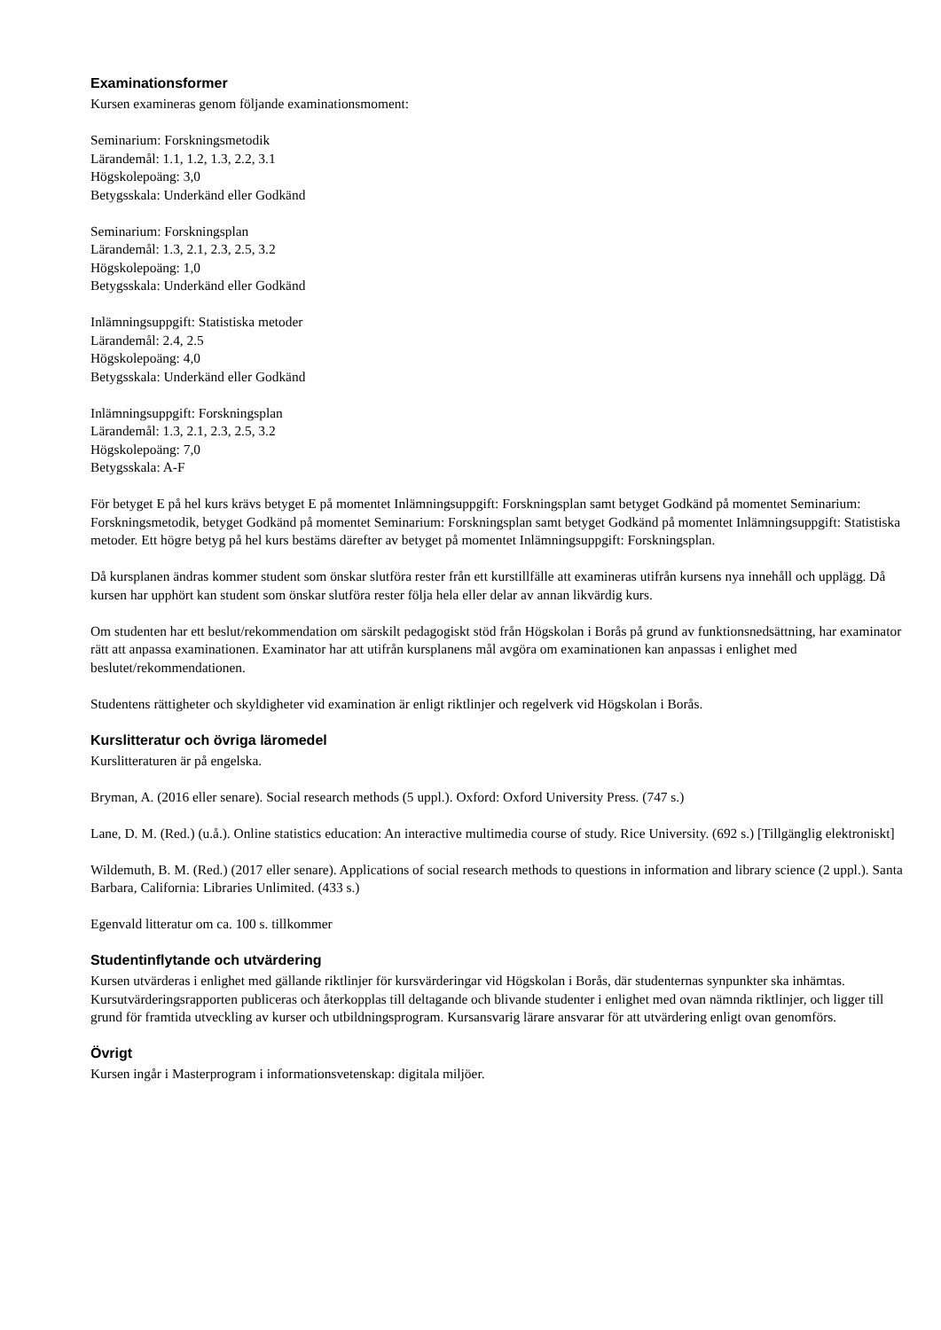Examinationsformer
Kursen examineras genom följande examinationsmoment:
Seminarium: Forskningsmetodik
Lärandemål: 1.1, 1.2, 1.3, 2.2, 3.1
Högskolepoäng: 3,0
Betygsskala: Underkänd eller Godkänd
Seminarium: Forskningsplan
Lärandemål: 1.3, 2.1, 2.3, 2.5, 3.2
Högskolepoäng: 1,0
Betygsskala: Underkänd eller Godkänd
Inlämningsuppgift: Statistiska metoder
Lärandemål: 2.4, 2.5
Högskolepoäng: 4,0
Betygsskala: Underkänd eller Godkänd
Inlämningsuppgift: Forskningsplan
Lärandemål: 1.3, 2.1, 2.3, 2.5, 3.2
Högskolepoäng: 7,0
Betygsskala: A-F
För betyget E på hel kurs krävs betyget E på momentet Inlämningsuppgift: Forskningsplan samt betyget Godkänd på momentet Seminarium: Forskningsmetodik, betyget Godkänd på momentet Seminarium: Forskningsplan samt betyget Godkänd på momentet Inlämningsuppgift: Statistiska metoder. Ett högre betyg på hel kurs bestäms därefter av betyget på momentet Inlämningsuppgift: Forskningsplan.
Då kursplanen ändras kommer student som önskar slutföra rester från ett kurstillfälle att examineras utifrån kursens nya innehåll och upplägg. Då kursen har upphört kan student som önskar slutföra rester följa hela eller delar av annan likvärdig kurs.
Om studenten har ett beslut/rekommendation om särskilt pedagogiskt stöd från Högskolan i Borås på grund av funktionsnedsättning, har examinator rätt att anpassa examinationen. Examinator har att utifrån kursplanens mål avgöra om examinationen kan anpassas i enlighet med beslutet/rekommendationen.
Studentens rättigheter och skyldigheter vid examination är enligt riktlinjer och regelverk vid Högskolan i Borås.
Kurslitteratur och övriga läromedel
Kurslitteraturen är på engelska.
Bryman, A. (2016 eller senare). Social research methods (5 uppl.). Oxford: Oxford University Press. (747 s.)
Lane, D. M. (Red.) (u.å.). Online statistics education: An interactive multimedia course of study. Rice University. (692 s.) [Tillgänglig elektroniskt]
Wildemuth, B. M. (Red.) (2017 eller senare). Applications of social research methods to questions in information and library science (2 uppl.). Santa Barbara, California: Libraries Unlimited. (433 s.)
Egenvald litteratur om ca. 100 s. tillkommer
Studentinflytande och utvärdering
Kursen utvärderas i enlighet med gällande riktlinjer för kursvärderingar vid Högskolan i Borås, där studenternas synpunkter ska inhämtas. Kursutvärderingsrapporten publiceras och återkopplas till deltagande och blivande studenter i enlighet med ovan nämnda riktlinjer, och ligger till grund för framtida utveckling av kurser och utbildningsprogram. Kursansvarig lärare ansvarar för att utvärdering enligt ovan genomförs.
Övrigt
Kursen ingår i Masterprogram i informationsvetenskap: digitala miljöer.